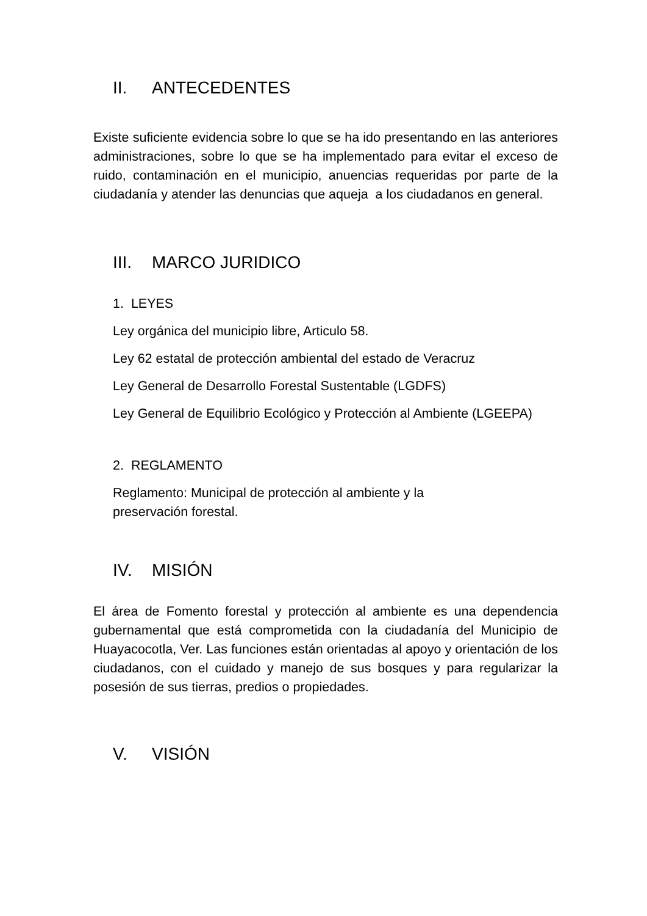II. ANTECEDENTES
Existe suficiente evidencia sobre lo que se ha ido presentando en las anteriores administraciones, sobre lo que se ha implementado para evitar el exceso de ruido, contaminación en el municipio, anuencias requeridas por parte de la ciudadanía y atender las denuncias que aqueja a los ciudadanos en general.
III. MARCO JURIDICO
1. LEYES
Ley orgánica del municipio libre, Articulo 58.
Ley 62 estatal de protección ambiental del estado de Veracruz
Ley General de Desarrollo Forestal Sustentable (LGDFS)
Ley General de Equilibrio Ecológico y Protección al Ambiente (LGEEPA)
2. REGLAMENTO
Reglamento: Municipal de protección al ambiente y la
preservación forestal.
IV. MISIÓN
El área de Fomento forestal y protección al ambiente es una dependencia gubernamental que está comprometida con la ciudadanía del Municipio de Huayacocotla, Ver. Las funciones están orientadas al apoyo y orientación de los ciudadanos, con el cuidado y manejo de sus bosques y para regularizar la posesión de sus tierras, predios o propiedades.
V. VISIÓN